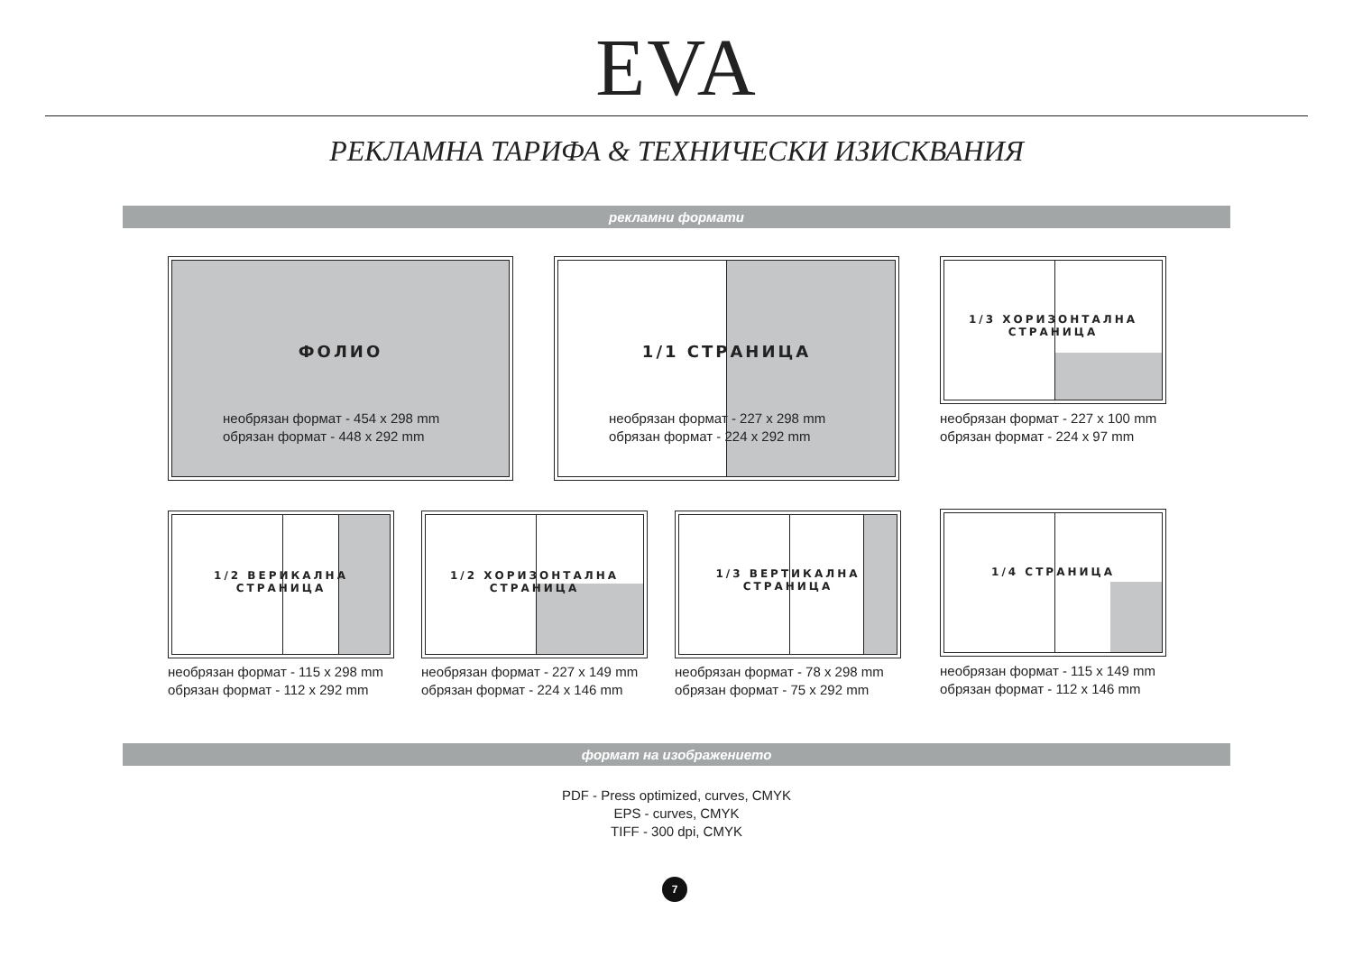EVA
РЕКЛАМНА ТАРИФА & ТЕХНИЧЕСКИ ИЗИСКВАНИЯ
рекламни формати
ФОЛИО
необрязан формат - 454 x 298 mm
обрязан формат - 448 x 292 mm
1/1 СТРАНИЦА
необрязан формат - 227 x 298 mm
обрязан формат - 224 x 292 mm
1/3 ХОРИЗОНТАЛНА СТРАНИЦА
необрязан формат - 227 x 100 mm
обрязан формат - 224 x 97 mm
1/2 ВЕРИКАЛНА СТРАНИЦА
необрязан формат - 115 x 298 mm
обрязан формат - 112 x 292 mm
1/2 ХОРИЗОНТАЛНА СТРАНИЦА
необрязан формат - 227 x 149 mm
обрязан формат - 224 x 146 mm
1/3 ВЕРТИКАЛНА СТРАНИЦА
необрязан формат - 78 x 298 mm
обрязан формат - 75 x 292 mm
1/4 СТРАНИЦА
необрязан формат - 115 x 149 mm
обрязан формат - 112 x 146 mm
формат на изображението
PDF - Press optimized, curves, CMYK
EPS - curves, CMYK
TIFF - 300 dpi, CMYK
7